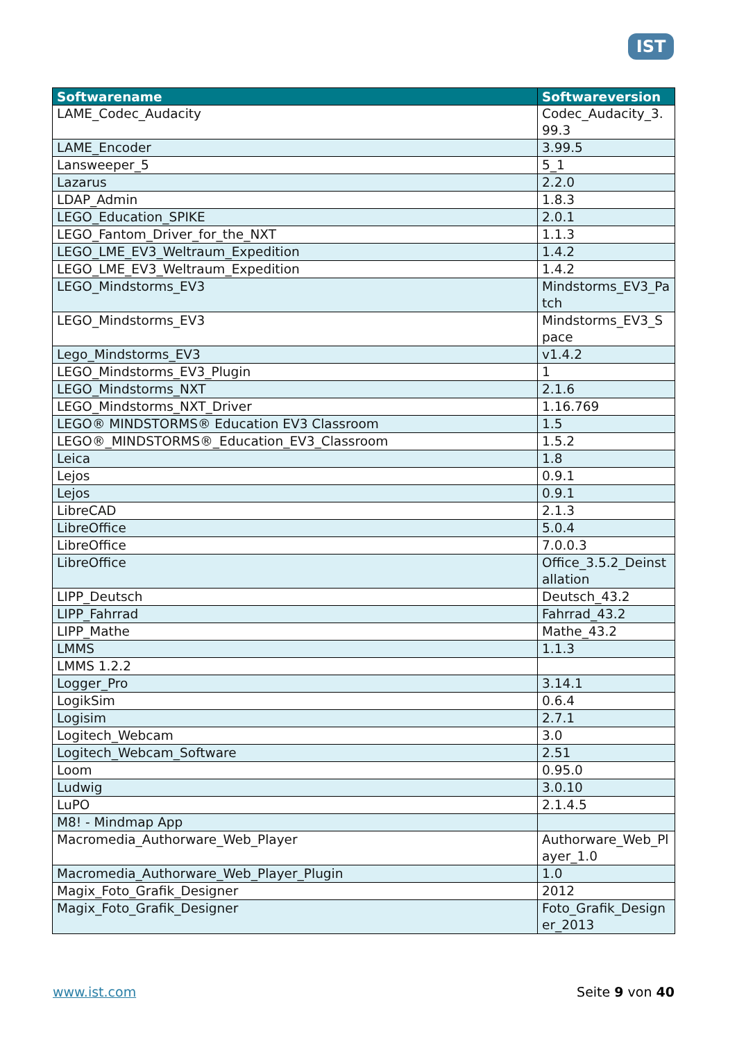IST
| Softwarename | Softwareversion |
| --- | --- |
| LAME_Codec_Audacity | Codec_Audacity_3.99.3 |
| LAME_Encoder | 3.99.5 |
| Lansweeper_5 | 5_1 |
| Lazarus | 2.2.0 |
| LDAP_Admin | 1.8.3 |
| LEGO_Education_SPIKE | 2.0.1 |
| LEGO_Fantom_Driver_for_the_NXT | 1.1.3 |
| LEGO_LME_EV3_Weltraum_Expedition | 1.4.2 |
| LEGO_LME_EV3_Weltraum_Expedition | 1.4.2 |
| LEGO_Mindstorms_EV3 | Mindstorms_EV3_Patch |
| LEGO_Mindstorms_EV3 | Mindstorms_EV3_Space |
| Lego_Mindstorms_EV3 | v1.4.2 |
| LEGO_Mindstorms_EV3_Plugin | 1 |
| LEGO_Mindstorms_NXT | 2.1.6 |
| LEGO_Mindstorms_NXT_Driver | 1.16.769 |
| LEGO® MINDSTORMS® Education EV3 Classroom | 1.5 |
| LEGO®_MINDSTORMS®_Education_EV3_Classroom | 1.5.2 |
| Leica | 1.8 |
| Lejos | 0.9.1 |
| Lejos | 0.9.1 |
| LibreCAD | 2.1.3 |
| LibreOffice | 5.0.4 |
| LibreOffice | 7.0.0.3 |
| LibreOffice | Office_3.5.2_Deinstallation |
| LIPP_Deutsch | Deutsch_43.2 |
| LIPP_Fahrrad | Fahrrad_43.2 |
| LIPP_Mathe | Mathe_43.2 |
| LMMS | 1.1.3 |
| LMMS 1.2.2 | |
| Logger_Pro | 3.14.1 |
| LogikSim | 0.6.4 |
| Logisim | 2.7.1 |
| Logitech_Webcam | 3.0 |
| Logitech_Webcam_Software | 2.51 |
| Loom | 0.95.0 |
| Ludwig | 3.0.10 |
| LuPO | 2.1.4.5 |
| M8! - Mindmap App | |
| Macromedia_Authorware_Web_Player | Authorware_Web_Player_1.0 |
| Macromedia_Authorware_Web_Player_Plugin | 1.0 |
| Magix_Foto_Grafik_Designer | 2012 |
| Magix_Foto_Grafik_Designer | Foto_Grafik_Designer_2013 |
www.ist.com Seite 9 von 40